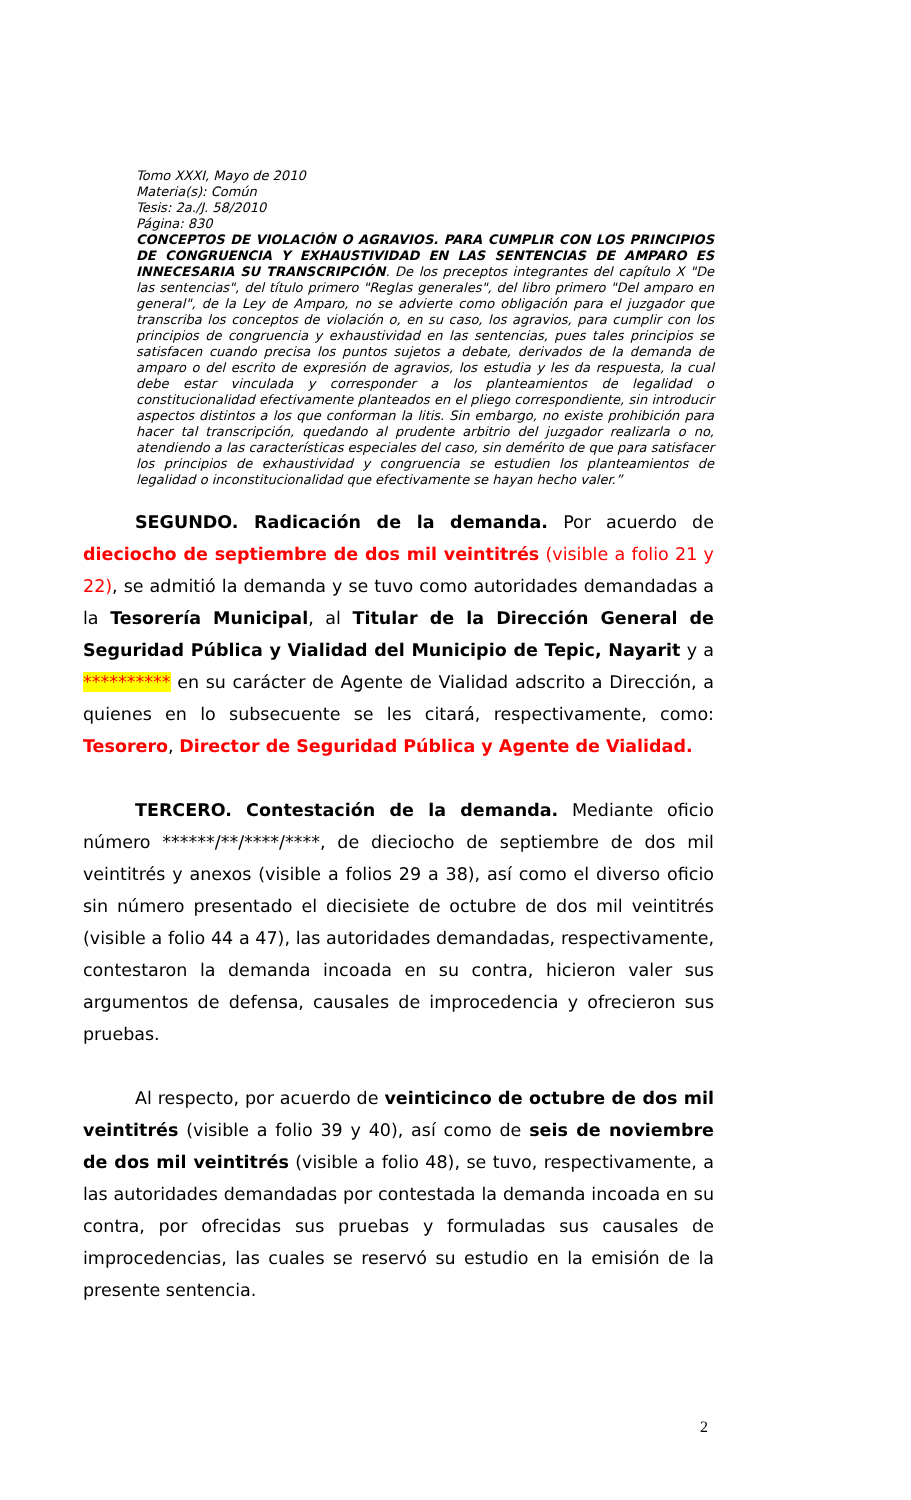Tomo XXXI, Mayo de 2010
Materia(s): Común
Tesis: 2a./J. 58/2010
Página: 830
CONCEPTOS DE VIOLACIÓN O AGRAVIOS. PARA CUMPLIR CON LOS PRINCIPIOS DE CONGRUENCIA Y EXHAUSTIVIDAD EN LAS SENTENCIAS DE AMPARO ES INNECESARIA SU TRANSCRIPCIÓN. De los preceptos integrantes del capítulo X "De las sentencias", del título primero "Reglas generales", del libro primero "Del amparo en general", de la Ley de Amparo, no se advierte como obligación para el juzgador que transcriba los conceptos de violación o, en su caso, los agravios, para cumplir con los principios de congruencia y exhaustividad en las sentencias, pues tales principios se satisfacen cuando precisa los puntos sujetos a debate, derivados de la demanda de amparo o del escrito de expresión de agravios, los estudia y les da respuesta, la cual debe estar vinculada y corresponder a los planteamientos de legalidad o constitucionalidad efectivamente planteados en el pliego correspondiente, sin introducir aspectos distintos a los que conforman la litis. Sin embargo, no existe prohibición para hacer tal transcripción, quedando al prudente arbitrio del juzgador realizarla o no, atendiendo a las características especiales del caso, sin demérito de que para satisfacer los principios de exhaustividad y congruencia se estudien los planteamientos de legalidad o inconstitucionalidad que efectivamente se hayan hecho valer.”
SEGUNDO. Radicación de la demanda. Por acuerdo de dieciocho de septiembre de dos mil veintitrés (visible a folio 21 y 22), se admitió la demanda y se tuvo como autoridades demandadas a la Tesorería Municipal, al Titular de la Dirección General de Seguridad Pública y Vialidad del Municipio de Tepic, Nayarit y a ********** en su carácter de Agente de Vialidad adscrito a Dirección, a quienes en lo subsecuente se les citará, respectivamente, como: Tesorero, Director de Seguridad Pública y Agente de Vialidad.
TERCERO. Contestación de la demanda. Mediante oficio número ******/**/****/****, de dieciocho de septiembre de dos mil veintitrés y anexos (visible a folios 29 a 38), así como el diverso oficio sin número presentado el diecisiete de octubre de dos mil veintitrés (visible a folio 44 a 47), las autoridades demandadas, respectivamente, contestaron la demanda incoada en su contra, hicieron valer sus argumentos de defensa, causales de improcedencia y ofrecieron sus pruebas.
Al respecto, por acuerdo de veinticinco de octubre de dos mil veintitrés (visible a folio 39 y 40), así como de seis de noviembre de dos mil veintitrés (visible a folio 48), se tuvo, respectivamente, a las autoridades demandadas por contestada la demanda incoada en su contra, por ofrecidas sus pruebas y formuladas sus causales de improcedencias, las cuales se reservó su estudio en la emisión de la presente sentencia.
2